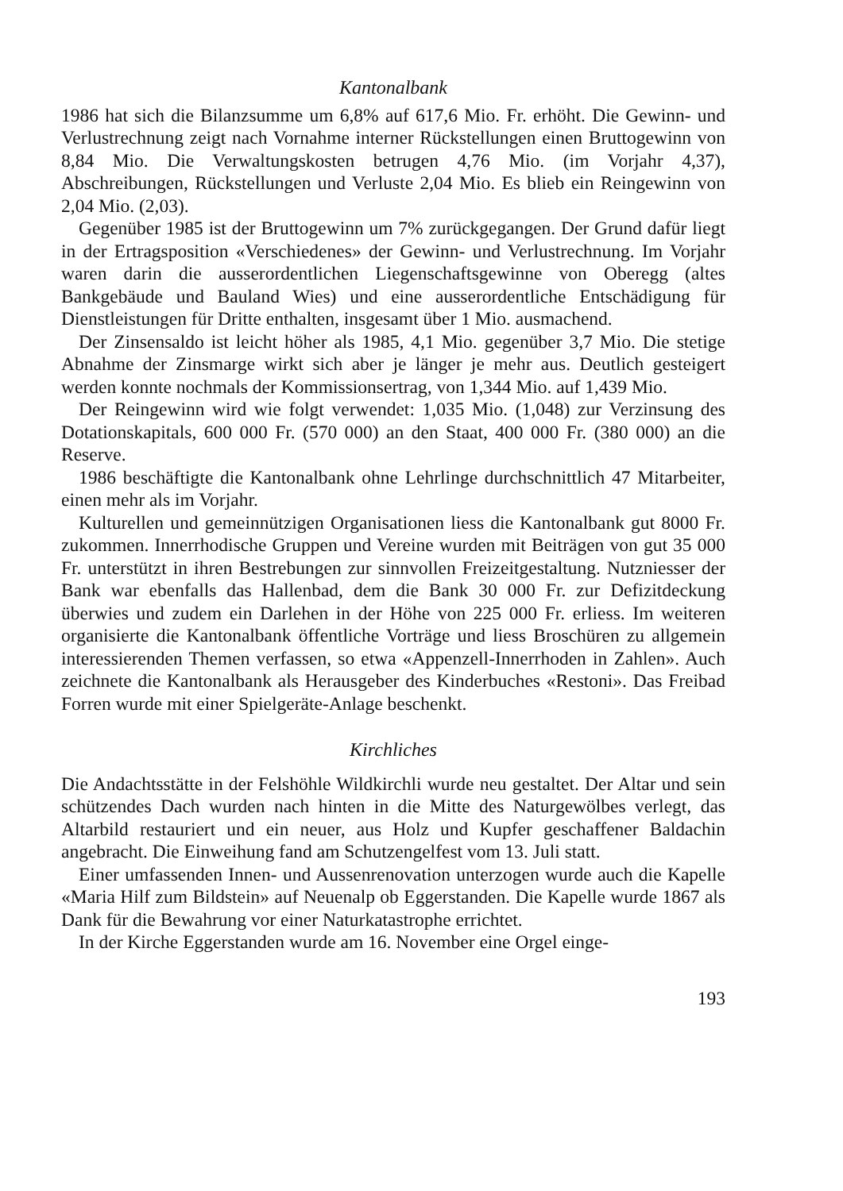Kantonalbank
1986 hat sich die Bilanzsumme um 6,8% auf 617,6 Mio. Fr. erhöht. Die Gewinn- und Verlustrechnung zeigt nach Vornahme interner Rückstellungen einen Bruttogewinn von 8,84 Mio. Die Verwaltungskosten betrugen 4,76 Mio. (im Vorjahr 4,37), Abschreibungen, Rückstellungen und Verluste 2,04 Mio. Es blieb ein Reingewinn von 2,04 Mio. (2,03).
Gegenüber 1985 ist der Bruttogewinn um 7% zurückgegangen. Der Grund dafür liegt in der Ertragsposition «Verschiedenes» der Gewinn- und Verlustrechnung. Im Vorjahr waren darin die ausserordentlichen Liegenschaftsgewinne von Oberegg (altes Bankgebäude und Bauland Wies) und eine ausserordentliche Entschädigung für Dienstleistungen für Dritte enthalten, insgesamt über 1 Mio. ausmachend.
Der Zinsensaldo ist leicht höher als 1985, 4,1 Mio. gegenüber 3,7 Mio. Die stetige Abnahme der Zinsmarge wirkt sich aber je länger je mehr aus. Deutlich gesteigert werden konnte nochmals der Kommissionsertrag, von 1,344 Mio. auf 1,439 Mio.
Der Reingewinn wird wie folgt verwendet: 1,035 Mio. (1,048) zur Verzinsung des Dotationskapitals, 600 000 Fr. (570 000) an den Staat, 400 000 Fr. (380 000) an die Reserve.
1986 beschäftigte die Kantonalbank ohne Lehrlinge durchschnittlich 47 Mitarbeiter, einen mehr als im Vorjahr.
Kulturellen und gemeinnützigen Organisationen liess die Kantonalbank gut 8000 Fr. zukommen. Innerrhodische Gruppen und Vereine wurden mit Beiträgen von gut 35 000 Fr. unterstützt in ihren Bestrebungen zur sinnvollen Freizeitgestaltung. Nutzniesser der Bank war ebenfalls das Hallenbad, dem die Bank 30 000 Fr. zur Defizitdeckung überwies und zudem ein Darlehen in der Höhe von 225 000 Fr. erliess. Im weiteren organisierte die Kantonalbank öffentliche Vorträge und liess Broschüren zu allgemein interessierenden Themen verfassen, so etwa «Appenzell-Innerrhoden in Zahlen». Auch zeichnete die Kantonalbank als Herausgeber des Kinderbuches «Restoni». Das Freibad Forren wurde mit einer Spielgeräte-Anlage beschenkt.
Kirchliches
Die Andachtsstätte in der Felshöhle Wildkirchli wurde neu gestaltet. Der Altar und sein schützendes Dach wurden nach hinten in die Mitte des Naturgewölbes verlegt, das Altarbild restauriert und ein neuer, aus Holz und Kupfer geschaffener Baldachin angebracht. Die Einweihung fand am Schutzengelfest vom 13. Juli statt.
Einer umfassenden Innen- und Aussenrenovation unterzogen wurde auch die Kapelle «Maria Hilf zum Bildstein» auf Neuenalp ob Eggerstanden. Die Kapelle wurde 1867 als Dank für die Bewahrung vor einer Naturkatastrophe errichtet.
In der Kirche Eggerstanden wurde am 16. November eine Orgel einge-
193